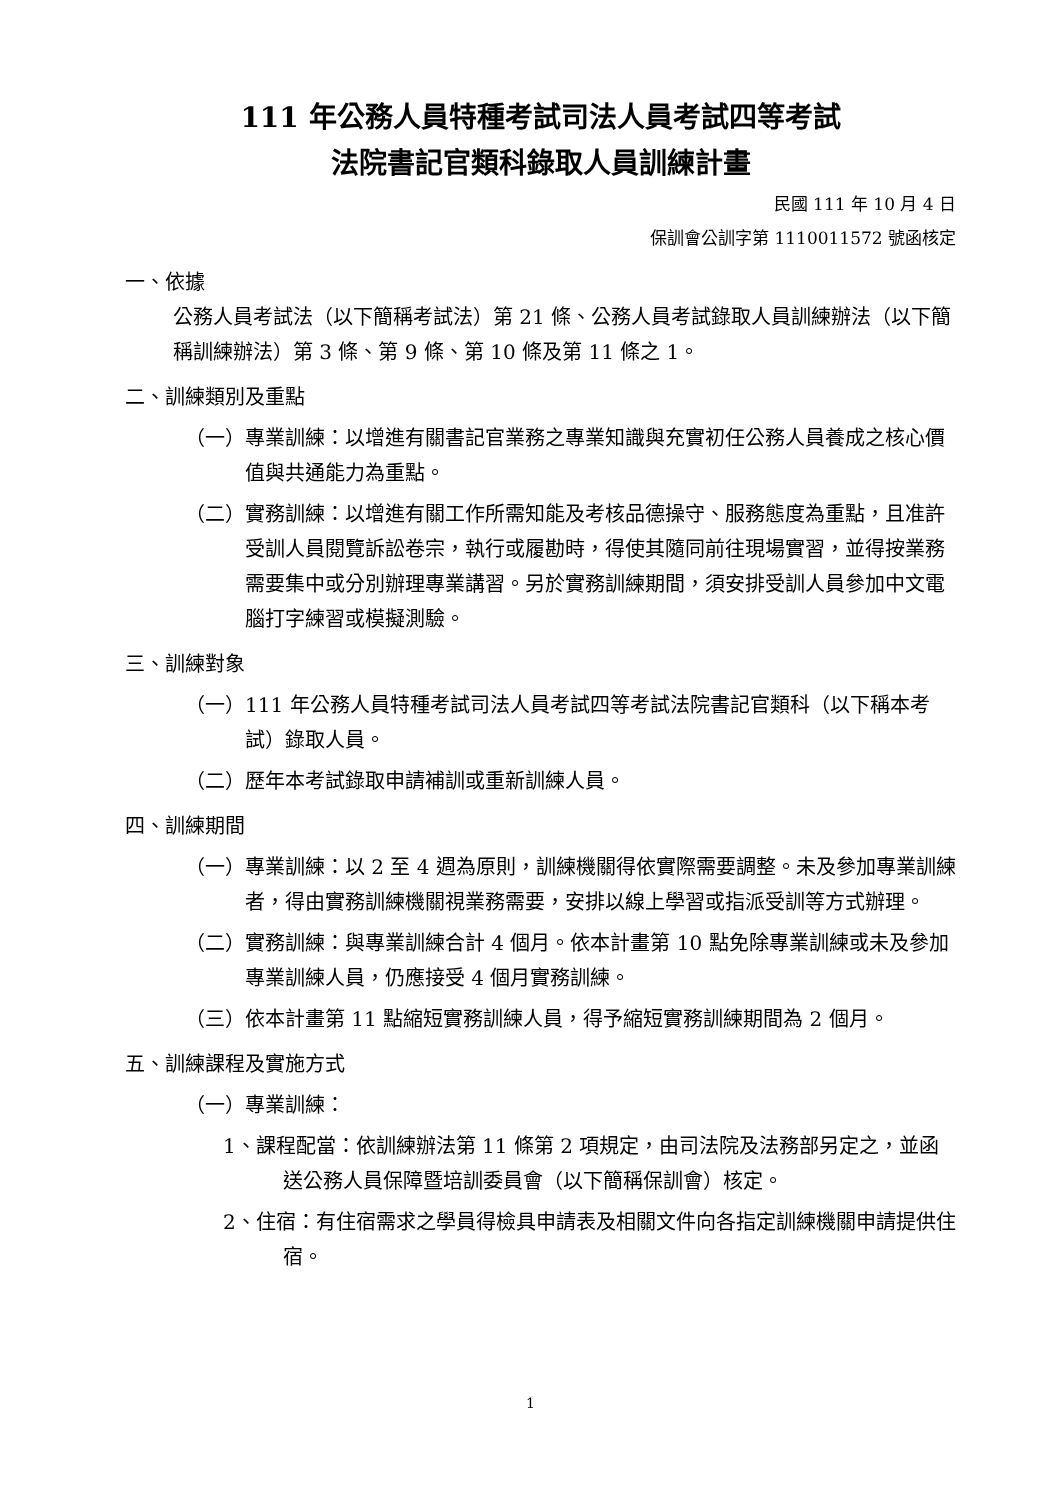111 年公務人員特種考試司法人員考試四等考試
法院書記官類科錄取人員訓練計畫
民國 111 年 10 月 4 日
保訓會公訓字第 1110011572 號函核定
一、依據
公務人員考試法（以下簡稱考試法）第 21 條、公務人員考試錄取人員訓練辦法（以下簡稱訓練辦法）第 3 條、第 9 條、第 10 條及第 11 條之 1。
二、訓練類別及重點
（一）專業訓練：以增進有關書記官業務之專業知識與充實初任公務人員養成之核心價值與共通能力為重點。
（二）實務訓練：以增進有關工作所需知能及考核品德操守、服務態度為重點，且准許受訓人員閱覽訴訟卷宗，執行或履勘時，得使其隨同前往現場實習，並得按業務需要集中或分別辦理專業講習。另於實務訓練期間，須安排受訓人員參加中文電腦打字練習或模擬測驗。
三、訓練對象
（一）111 年公務人員特種考試司法人員考試四等考試法院書記官類科（以下稱本考試）錄取人員。
（二）歷年本考試錄取申請補訓或重新訓練人員。
四、訓練期間
（一）專業訓練：以 2 至 4 週為原則，訓練機關得依實際需要調整。未及參加專業訓練者，得由實務訓練機關視業務需要，安排以線上學習或指派受訓等方式辦理。
（二）實務訓練：與專業訓練合計 4 個月。依本計畫第 10 點免除專業訓練或未及參加專業訓練人員，仍應接受 4 個月實務訓練。
（三）依本計畫第 11 點縮短實務訓練人員，得予縮短實務訓練期間為 2 個月。
五、訓練課程及實施方式
（一）專業訓練：
1、課程配當：依訓練辦法第 11 條第 2 項規定，由司法院及法務部另定之，並函送公務人員保障暨培訓委員會（以下簡稱保訓會）核定。
2、住宿：有住宿需求之學員得檢具申請表及相關文件向各指定訓練機關申請提供住宿。
1